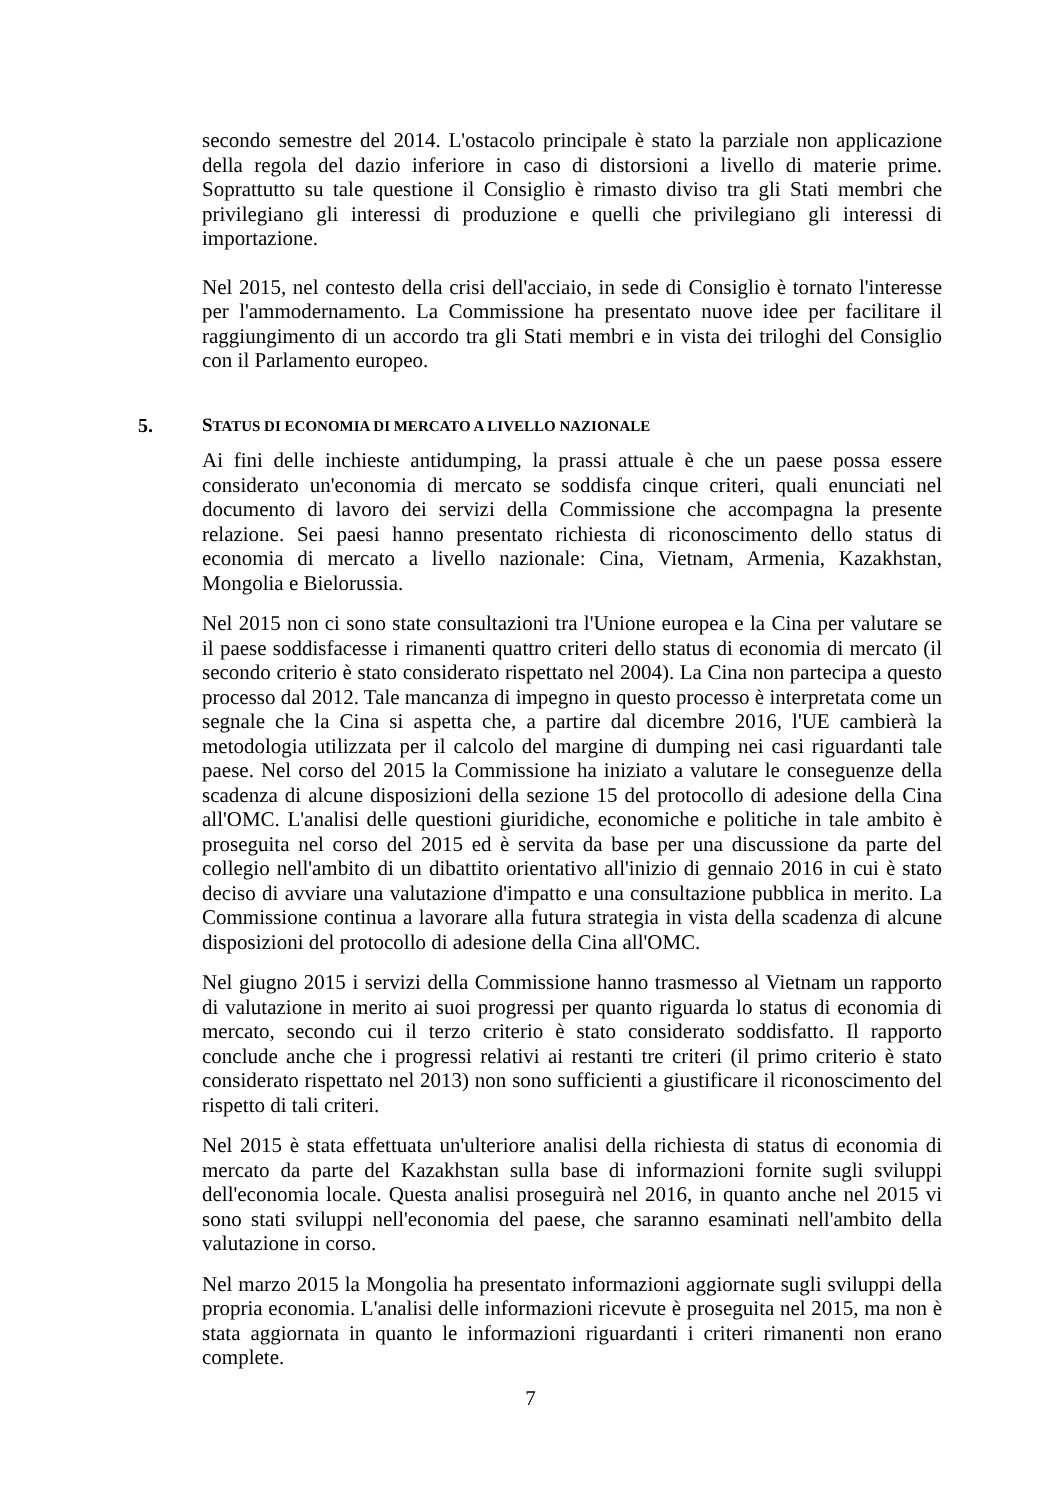secondo semestre del 2014. L'ostacolo principale è stato la parziale non applicazione della regola del dazio inferiore in caso di distorsioni a livello di materie prime. Soprattutto su tale questione il Consiglio è rimasto diviso tra gli Stati membri che privilegiano gli interessi di produzione e quelli che privilegiano gli interessi di importazione.
Nel 2015, nel contesto della crisi dell'acciaio, in sede di Consiglio è tornato l'interesse per l'ammodernamento. La Commissione ha presentato nuove idee per facilitare il raggiungimento di un accordo tra gli Stati membri e in vista dei triloghi del Consiglio con il Parlamento europeo.
5. STATUS DI ECONOMIA DI MERCATO A LIVELLO NAZIONALE
Ai fini delle inchieste antidumping, la prassi attuale è che un paese possa essere considerato un'economia di mercato se soddisfa cinque criteri, quali enunciati nel documento di lavoro dei servizi della Commissione che accompagna la presente relazione. Sei paesi hanno presentato richiesta di riconoscimento dello status di economia di mercato a livello nazionale: Cina, Vietnam, Armenia, Kazakhstan, Mongolia e Bielorussia.
Nel 2015 non ci sono state consultazioni tra l'Unione europea e la Cina per valutare se il paese soddisfacesse i rimanenti quattro criteri dello status di economia di mercato (il secondo criterio è stato considerato rispettato nel 2004). La Cina non partecipa a questo processo dal 2012. Tale mancanza di impegno in questo processo è interpretata come un segnale che la Cina si aspetta che, a partire dal dicembre 2016, l'UE cambierà la metodologia utilizzata per il calcolo del margine di dumping nei casi riguardanti tale paese. Nel corso del 2015 la Commissione ha iniziato a valutare le conseguenze della scadenza di alcune disposizioni della sezione 15 del protocollo di adesione della Cina all'OMC. L'analisi delle questioni giuridiche, economiche e politiche in tale ambito è proseguita nel corso del 2015 ed è servita da base per una discussione da parte del collegio nell'ambito di un dibattito orientativo all'inizio di gennaio 2016 in cui è stato deciso di avviare una valutazione d'impatto e una consultazione pubblica in merito. La Commissione continua a lavorare alla futura strategia in vista della scadenza di alcune disposizioni del protocollo di adesione della Cina all'OMC.
Nel giugno 2015 i servizi della Commissione hanno trasmesso al Vietnam un rapporto di valutazione in merito ai suoi progressi per quanto riguarda lo status di economia di mercato, secondo cui il terzo criterio è stato considerato soddisfatto. Il rapporto conclude anche che i progressi relativi ai restanti tre criteri (il primo criterio è stato considerato rispettato nel 2013) non sono sufficienti a giustificare il riconoscimento del rispetto di tali criteri.
Nel 2015 è stata effettuata un'ulteriore analisi della richiesta di status di economia di mercato da parte del Kazakhstan sulla base di informazioni fornite sugli sviluppi dell'economia locale. Questa analisi proseguirà nel 2016, in quanto anche nel 2015 vi sono stati sviluppi nell'economia del paese, che saranno esaminati nell'ambito della valutazione in corso.
Nel marzo 2015 la Mongolia ha presentato informazioni aggiornate sugli sviluppi della propria economia. L'analisi delle informazioni ricevute è proseguita nel 2015, ma non è stata aggiornata in quanto le informazioni riguardanti i criteri rimanenti non erano complete.
7